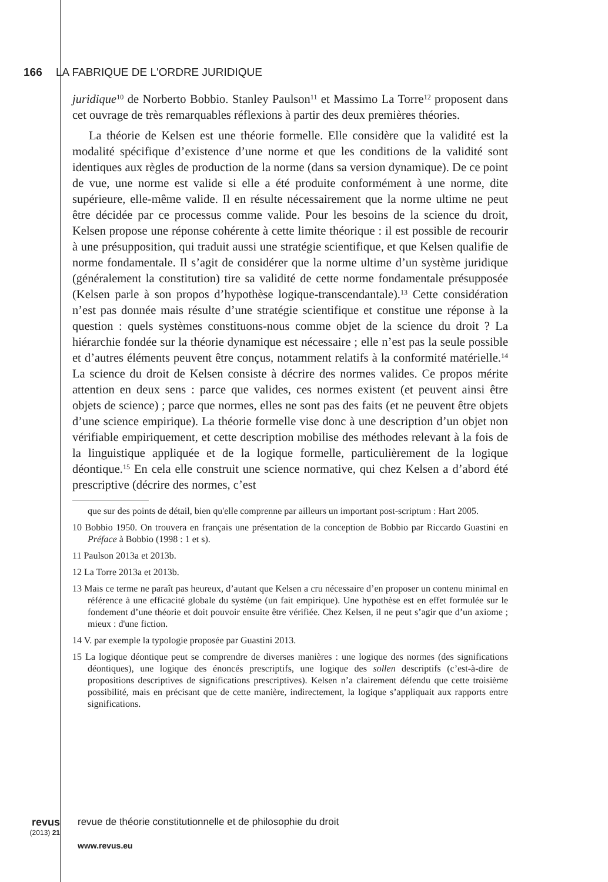166 LA FABRIQUE DE L'ORDRE JURIDIQUE
juridique<sup>10</sup> de Norberto Bobbio. Stanley Paulson<sup>11</sup> et Massimo La Torre<sup>12</sup> proposent dans cet ouvrage de très remarquables réflexions à partir des deux premières théories.
La théorie de Kelsen est une théorie formelle. Elle considère que la validité est la modalité spécifique d’existence d’une norme et que les conditions de la validité sont identiques aux règles de production de la norme (dans sa version dynamique). De ce point de vue, une norme est valide si elle a été produite conformément à une norme, dite supérieure, elle-même valide. Il en résulte nécessairement que la norme ultime ne peut être décidée par ce processus comme valide. Pour les besoins de la science du droit, Kelsen propose une réponse cohérente à cette limite théorique : il est possible de recourir à une présupposition, qui traduit aussi une stratégie scientifique, et que Kelsen qualifie de norme fondamentale. Il s’agit de considérer que la norme ultime d’un système juridique (généralement la constitution) tire sa validité de cette norme fondamentale présupposée (Kelsen parle à son propos d’hypothèse logique-transcendantale).<sup>13</sup> Cette considération n’est pas donnée mais résulte d’une stratégie scientifique et constitue une réponse à la question : quels systèmes constituons-nous comme objet de la science du droit ? La hiérarchie fondée sur la théorie dynamique est nécessaire ; elle n’est pas la seule possible et d’autres éléments peuvent être conçus, notamment relatifs à la conformité matérielle.<sup>14</sup> La science du droit de Kelsen consiste à décrire des normes valides. Ce propos mérite attention en deux sens : parce que valides, ces normes existent (et peuvent ainsi être objets de science) ; parce que normes, elles ne sont pas des faits (et ne peuvent être objets d’une science empirique). La théorie formelle vise donc à une description d’un objet non vérifiable empiriquement, et cette description mobilise des méthodes relevant à la fois de la linguistique appliquée et de la logique formelle, particulièrement de la logique déontique.<sup>15</sup> En cela elle construit une science normative, qui chez Kelsen a d’abord été prescriptive (décrire des normes, c’est
que sur des points de détail, bien qu'elle comprenne par ailleurs un important post-scriptum : Hart 2005.
10 Bobbio 1950. On trouvera en français une présentation de la conception de Bobbio par Riccardo Guastini en Préface à Bobbio (1998 : 1 et s).
11 Paulson 2013a et 2013b.
12 La Torre 2013a et 2013b.
13 Mais ce terme ne paraît pas heureux, d’autant que Kelsen a cru nécessaire d’en proposer un contenu minimal en référence à une efficacité globale du système (un fait empirique). Une hypothèse est en effet formulée sur le fondement d’une théorie et doit pouvoir ensuite être vérifiée. Chez Kelsen, il ne peut s’agir que d’un axiome ; mieux : d'une fiction.
14 V. par exemple la typologie proposée par Guastini 2013.
15 La logique déontique peut se comprendre de diverses manières : une logique des normes (des significations déontiques), une logique des énoncés prescriptifs, une logique des sollen descriptifs (c’est-à-dire de propositions descriptives de significations prescriptives). Kelsen n’a clairement défendu que cette troisième possibilité, mais en précisant que de cette manière, indirectement, la logique s’appliquait aux rapports entre significations.
revus (2013) 21 revue de théorie constitutionnelle et de philosophie du droit
www.revus.eu